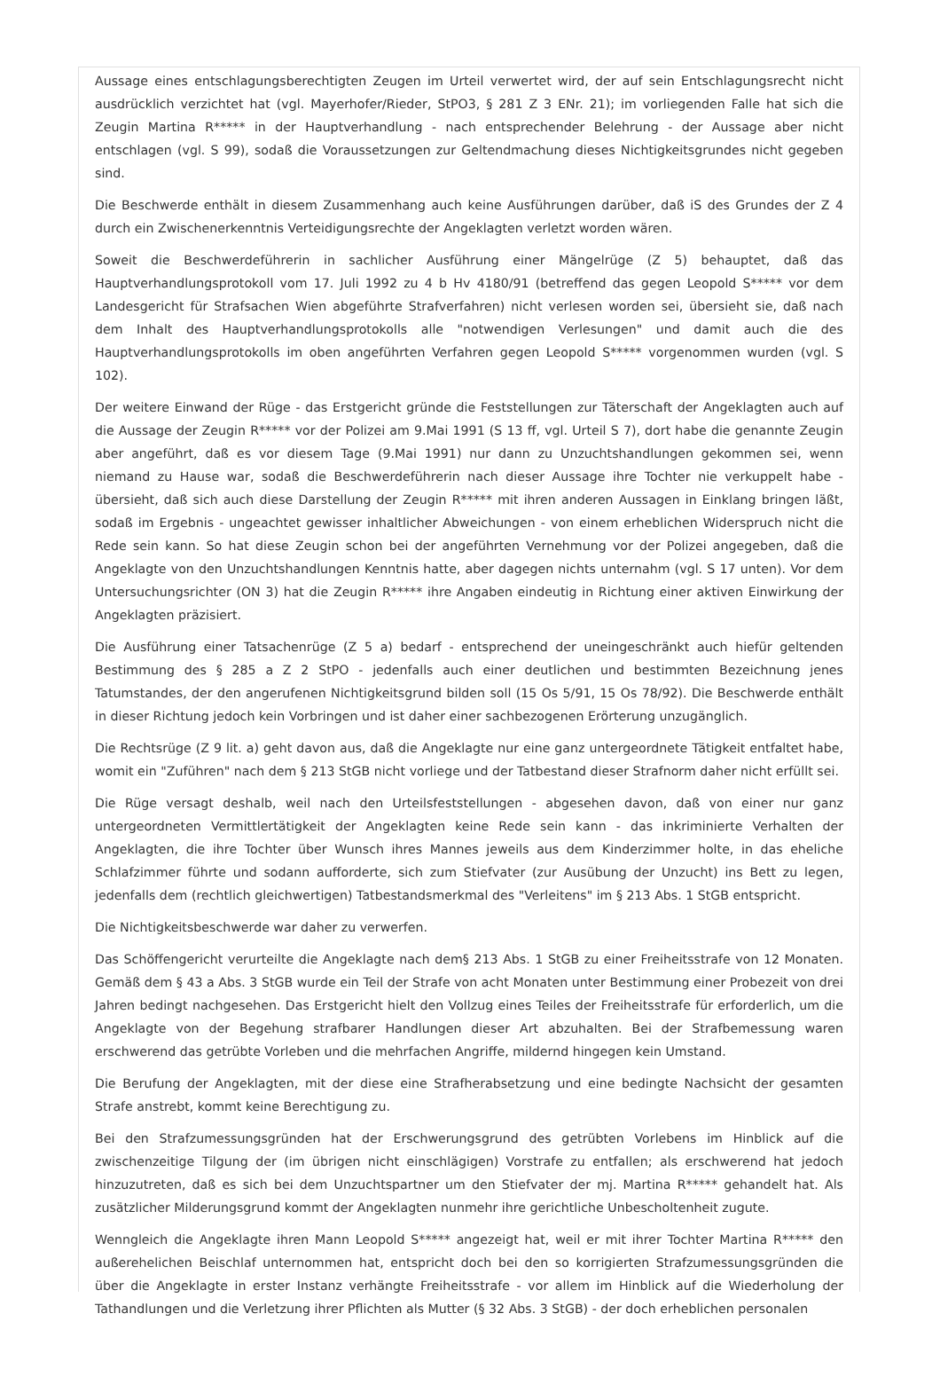Aussage eines entschlagungsberechtigten Zeugen im Urteil verwertet wird, der auf sein Entschlagungsrecht nicht ausdrücklich verzichtet hat (vgl. Mayerhofer/Rieder, StPO3, § 281 Z 3 ENr. 21); im vorliegenden Falle hat sich die Zeugin Martina R***** in der Hauptverhandlung - nach entsprechender Belehrung - der Aussage aber nicht entschlagen (vgl. S 99), sodaß die Voraussetzungen zur Geltendmachung dieses Nichtigkeitsgrundes nicht gegeben sind.
Die Beschwerde enthält in diesem Zusammenhang auch keine Ausführungen darüber, daß iS des Grundes der Z 4 durch ein Zwischenerkenntnis Verteidigungsrechte der Angeklagten verletzt worden wären.
Soweit die Beschwerdeführerin in sachlicher Ausführung einer Mängelrüge (Z 5) behauptet, daß das Hauptverhandlungsprotokoll vom 17. Juli 1992 zu 4 b Hv 4180/91 (betreffend das gegen Leopold S***** vor dem Landesgericht für Strafsachen Wien abgeführte Strafverfahren) nicht verlesen worden sei, übersieht sie, daß nach dem Inhalt des Hauptverhandlungsprotokolls alle "notwendigen Verlesungen" und damit auch die des Hauptverhandlungsprotokolls im oben angeführten Verfahren gegen Leopold S***** vorgenommen wurden (vgl. S 102).
Der weitere Einwand der Rüge - das Erstgericht gründe die Feststellungen zur Täterschaft der Angeklagten auch auf die Aussage der Zeugin R***** vor der Polizei am 9.Mai 1991 (S 13 ff, vgl. Urteil S 7), dort habe die genannte Zeugin aber angeführt, daß es vor diesem Tage (9.Mai 1991) nur dann zu Unzuchtshandlungen gekommen sei, wenn niemand zu Hause war, sodaß die Beschwerdeführerin nach dieser Aussage ihre Tochter nie verkuppelt habe - übersieht, daß sich auch diese Darstellung der Zeugin R***** mit ihren anderen Aussagen in Einklang bringen läßt, sodaß im Ergebnis - ungeachtet gewisser inhaltlicher Abweichungen - von einem erheblichen Widerspruch nicht die Rede sein kann. So hat diese Zeugin schon bei der angeführten Vernehmung vor der Polizei angegeben, daß die Angeklagte von den Unzuchtshandlungen Kenntnis hatte, aber dagegen nichts unternahm (vgl. S 17 unten). Vor dem Untersuchungsrichter (ON 3) hat die Zeugin R***** ihre Angaben eindeutig in Richtung einer aktiven Einwirkung der Angeklagten präzisiert.
Die Ausführung einer Tatsachenrüge (Z 5 a) bedarf - entsprechend der uneingeschränkt auch hiefür geltenden Bestimmung des § 285 a Z 2 StPO - jedenfalls auch einer deutlichen und bestimmten Bezeichnung jenes Tatumstandes, der den angerufenen Nichtigkeitsgrund bilden soll (15 Os 5/91, 15 Os 78/92). Die Beschwerde enthält in dieser Richtung jedoch kein Vorbringen und ist daher einer sachbezogenen Erörterung unzugänglich.
Die Rechtsrüge (Z 9 lit. a) geht davon aus, daß die Angeklagte nur eine ganz untergeordnete Tätigkeit entfaltet habe, womit ein "Zuführen" nach dem § 213 StGB nicht vorliege und der Tatbestand dieser Strafnorm daher nicht erfüllt sei.
Die Rüge versagt deshalb, weil nach den Urteilsfeststellungen - abgesehen davon, daß von einer nur ganz untergeordneten Vermittlertätigkeit der Angeklagten keine Rede sein kann - das inkriminierte Verhalten der Angeklagten, die ihre Tochter über Wunsch ihres Mannes jeweils aus dem Kinderzimmer holte, in das eheliche Schlafzimmer führte und sodann aufforderte, sich zum Stiefvater (zur Ausübung der Unzucht) ins Bett zu legen, jedenfalls dem (rechtlich gleichwertigen) Tatbestandsmerkmal des "Verleitens" im § 213 Abs. 1 StGB entspricht.
Die Nichtigkeitsbeschwerde war daher zu verwerfen.
Das Schöffengericht verurteilte die Angeklagte nach dem§ 213 Abs. 1 StGB zu einer Freiheitsstrafe von 12 Monaten. Gemäß dem § 43 a Abs. 3 StGB wurde ein Teil der Strafe von acht Monaten unter Bestimmung einer Probezeit von drei Jahren bedingt nachgesehen. Das Erstgericht hielt den Vollzug eines Teiles der Freiheitsstrafe für erforderlich, um die Angeklagte von der Begehung strafbarer Handlungen dieser Art abzuhalten. Bei der Strafbemessung waren erschwerend das getrübte Vorleben und die mehrfachen Angriffe, mildernd hingegen kein Umstand.
Die Berufung der Angeklagten, mit der diese eine Strafherabsetzung und eine bedingte Nachsicht der gesamten Strafe anstrebt, kommt keine Berechtigung zu.
Bei den Strafzumessungsgründen hat der Erschwerungsgrund des getrübten Vorlebens im Hinblick auf die zwischenzeitige Tilgung der (im übrigen nicht einschlägigen) Vorstrafe zu entfallen; als erschwerend hat jedoch hinzuzutreten, daß es sich bei dem Unzuchtspartner um den Stiefvater der mj. Martina R***** gehandelt hat. Als zusätzlicher Milderungsgrund kommt der Angeklagten nunmehr ihre gerichtliche Unbescholtenheit zugute.
Wenngleich die Angeklagte ihren Mann Leopold S***** angezeigt hat, weil er mit ihrer Tochter Martina R***** den außerehelichen Beischlaf unternommen hat, entspricht doch bei den so korrigierten Strafzumessungsgründen die über die Angeklagte in erster Instanz verhängte Freiheitsstrafe - vor allem im Hinblick auf die Wiederholung der Tathandlungen und die Verletzung ihrer Pflichten als Mutter (§ 32 Abs. 3 StGB) - der doch erheblichen personalen